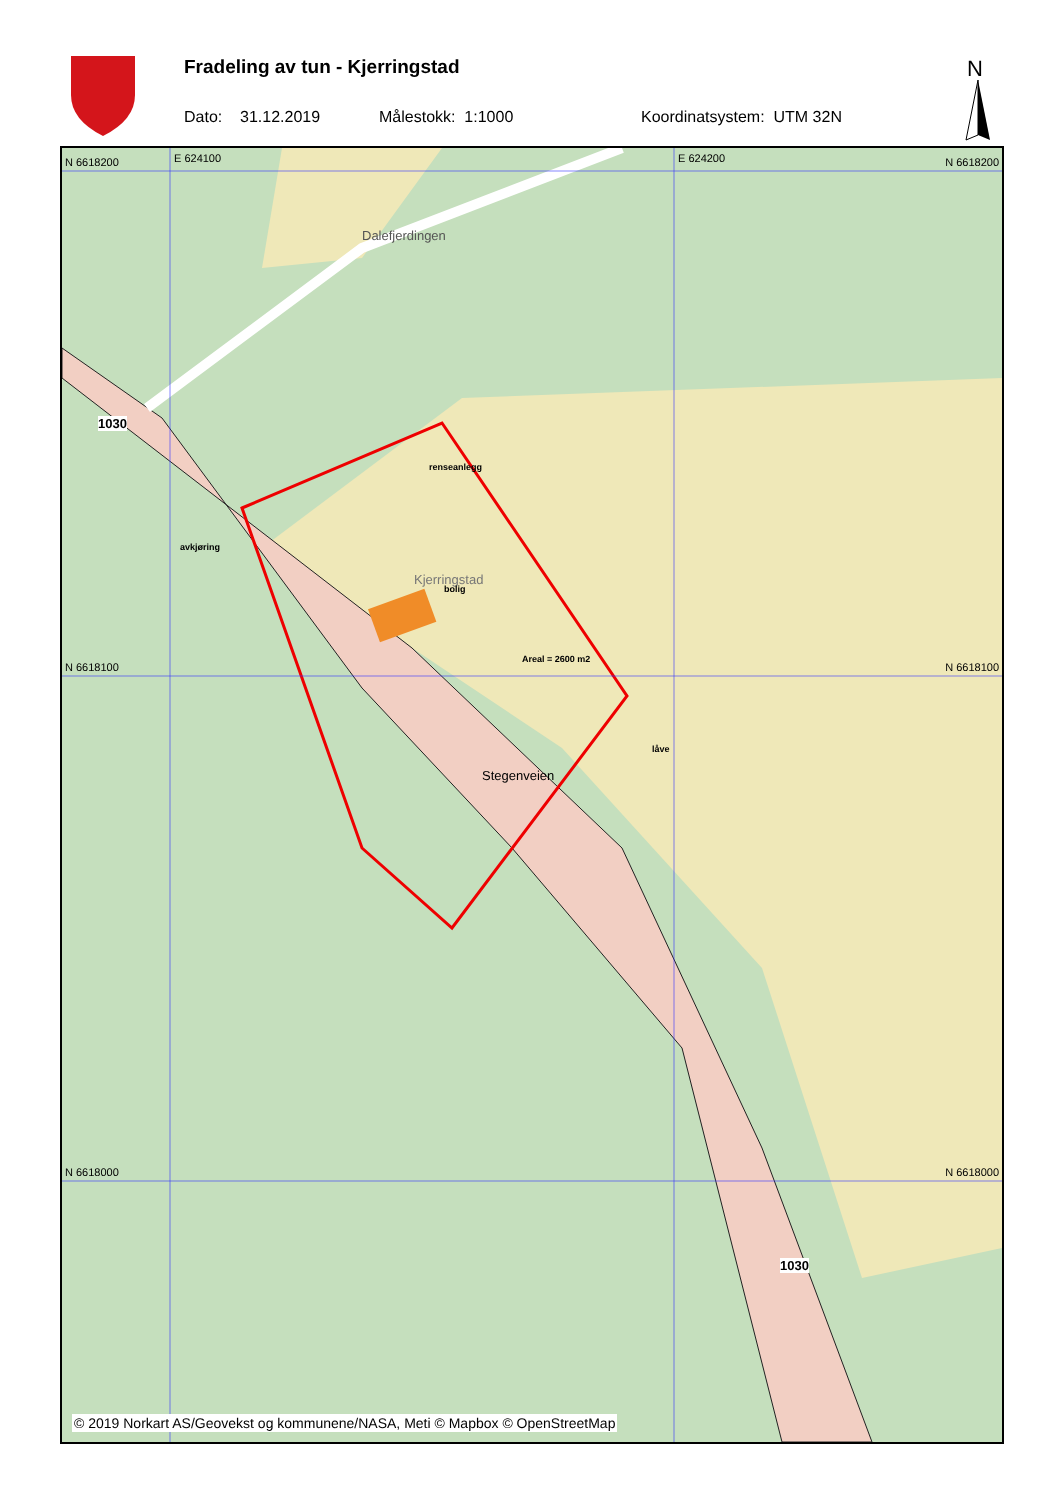Fradeling av tun - Kjerringstad
Dato: 31.12.2019 Målestokk: 1:1000 Koordinatsystem: UTM 32N
N
N 6618200 N 6618200
N 6618100 N 6618100
N 6618000 N 6618000
E 624100 E 624200
Dalefjerdingen
1030
renseanlegg
avkjøring
Kjerringstad
bolig
Areal = 2600 m2
låve
Stegenveien
1030
© 2019 Norkart AS/Geovekst og kommunene/NASA, Meti © Mapbox © OpenStreetMap